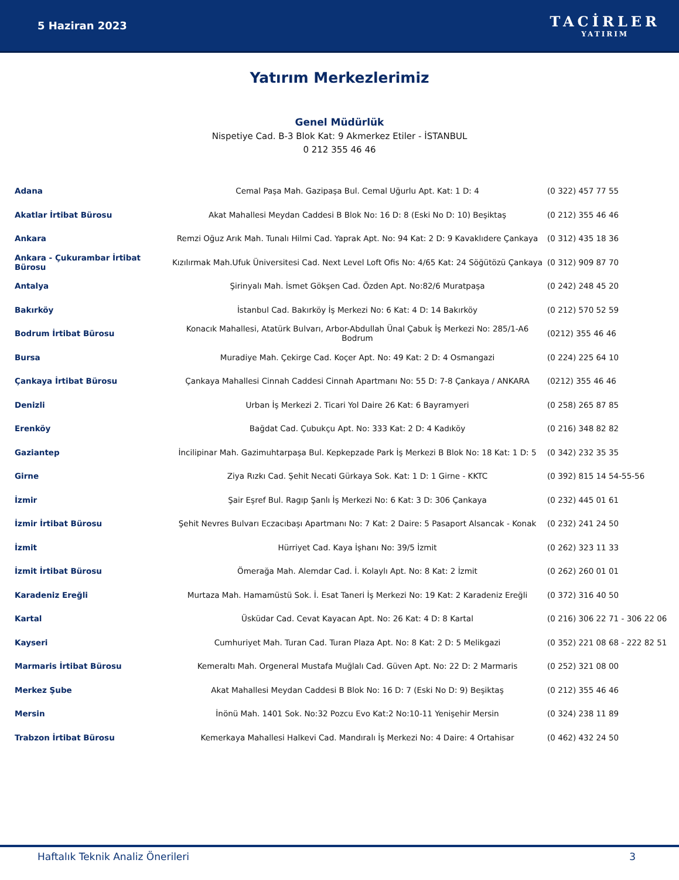5 Haziran 2023
TACİRLER
YATIRIM
Yatırım Merkezlerimiz
Genel Müdürlük
Nispetiye Cad. B-3 Blok Kat: 9 Akmerkez Etiler - İSTANBUL
0 212 355 46 46
| Adana | Cemal Paşa Mah. Gazipaşa Bul. Cemal Uğurlu Apt. Kat: 1 D: 4 | (0 322) 457 77 55 |
| Akatlar İrtibat Bürosu | Akat Mahallesi Meydan Caddesi B Blok No: 16 D: 8 (Eski No D: 10) Beşiktaş | (0 212) 355 46 46 |
| Ankara | Remzi Oğuz Arık Mah. Tunalı Hilmi Cad. Yaprak Apt. No: 94 Kat: 2 D: 9 Kavaklıdere Çankaya | (0 312) 435 18 36 |
| Ankara - Çukurambar İrtibat Bürosu | Kızılırmak Mah.Ufuk Üniversitesi Cad. Next Level Loft Ofis No: 4/65 Kat: 24 Söğütözü Çankaya | (0 312) 909 87 70 |
| Antalya | Şirinyalı Mah. İsmet Gökşen Cad. Özden Apt. No:82/6 Muratpaşa | (0 242) 248 45 20 |
| Bakırköy | İstanbul Cad. Bakırköy İş Merkezi No: 6 Kat: 4 D: 14 Bakırköy | (0 212) 570 52 59 |
| Bodrum İrtibat Bürosu | Konacık Mahallesi, Atatürk Bulvarı, Arbor-Abdullah Ünal Çabuk İş Merkezi No: 285/1-A6 Bodrum | (0212) 355 46 46 |
| Bursa | Muradiye Mah. Çekirge Cad. Koçer Apt. No: 49 Kat: 2 D: 4 Osmangazi | (0 224) 225 64 10 |
| Çankaya İrtibat Bürosu | Çankaya Mahallesi Cinnah Caddesi Cinnah Apartmanı No: 55 D: 7-8 Çankaya / ANKARA | (0212) 355 46 46 |
| Denizli | Urban İş Merkezi 2. Ticari Yol Daire 26 Kat: 6 Bayramyeri | (0 258) 265 87 85 |
| Erenköy | Bağdat Cad. Çubukçu Apt. No: 333 Kat: 2 D: 4 Kadıköy | (0 216) 348 82 82 |
| Gaziantep | İncilipinar Mah. Gazimuhtarpaşa Bul. Kepkepzade Park İş Merkezi B Blok No: 18 Kat: 1 D: 5 | (0 342) 232 35 35 |
| Girne | Ziya Rızkı Cad. Şehit Necati Gürkaya Sok. Kat: 1 D: 1 Girne - KKTC | (0 392) 815 14 54-55-56 |
| İzmir | Şair Eşref Bul. Ragıp Şanlı İş Merkezi No: 6 Kat: 3 D: 306 Çankaya | (0 232) 445 01 61 |
| İzmir İrtibat Bürosu | Şehit Nevres Bulvarı Eczacıbaşı Apartmanı No: 7 Kat: 2 Daire: 5 Pasaport Alsancak - Konak | (0 232) 241 24 50 |
| İzmit | Hürriyet Cad. Kaya İşhanı No: 39/5 İzmit | (0 262) 323 11 33 |
| İzmit İrtibat Bürosu | Ömerağa Mah. Alemdar Cad. İ. Kolaylı Apt. No: 8 Kat: 2 İzmit | (0 262) 260 01 01 |
| Karadeniz Ereğli | Murtaza Mah. Hamamüstü Sok. İ. Esat Taneri İş Merkezi No: 19 Kat: 2 Karadeniz Ereğli | (0 372) 316 40 50 |
| Kartal | Üsküdar Cad. Cevat Kayacan Apt. No: 26 Kat: 4 D: 8 Kartal | (0 216) 306 22 71 - 306 22 06 |
| Kayseri | Cumhuriyet Mah. Turan Cad. Turan Plaza Apt. No: 8 Kat: 2 D: 5 Melikgazi | (0 352) 221 08 68 - 222 82 51 |
| Marmaris İrtibat Bürosu | Kemeraltı Mah. Orgeneral Mustafa Muğlalı Cad. Güven Apt. No: 22 D: 2 Marmaris | (0 252) 321 08 00 |
| Merkez Şube | Akat Mahallesi Meydan Caddesi B Blok No: 16 D: 7 (Eski No D: 9) Beşiktaş | (0 212) 355 46 46 |
| Mersin | İnönü Mah. 1401 Sok. No:32 Pozcu Evo Kat:2 No:10-11 Yenişehir Mersin | (0 324) 238 11 89 |
| Trabzon İrtibat Bürosu | Kemerkaya Mahallesi Halkevi Cad. Mandıralı İş Merkezi No: 4 Daire: 4 Ortahisar | (0 462) 432 24 50 |
Haftalık Teknik Analiz Önerileri 3